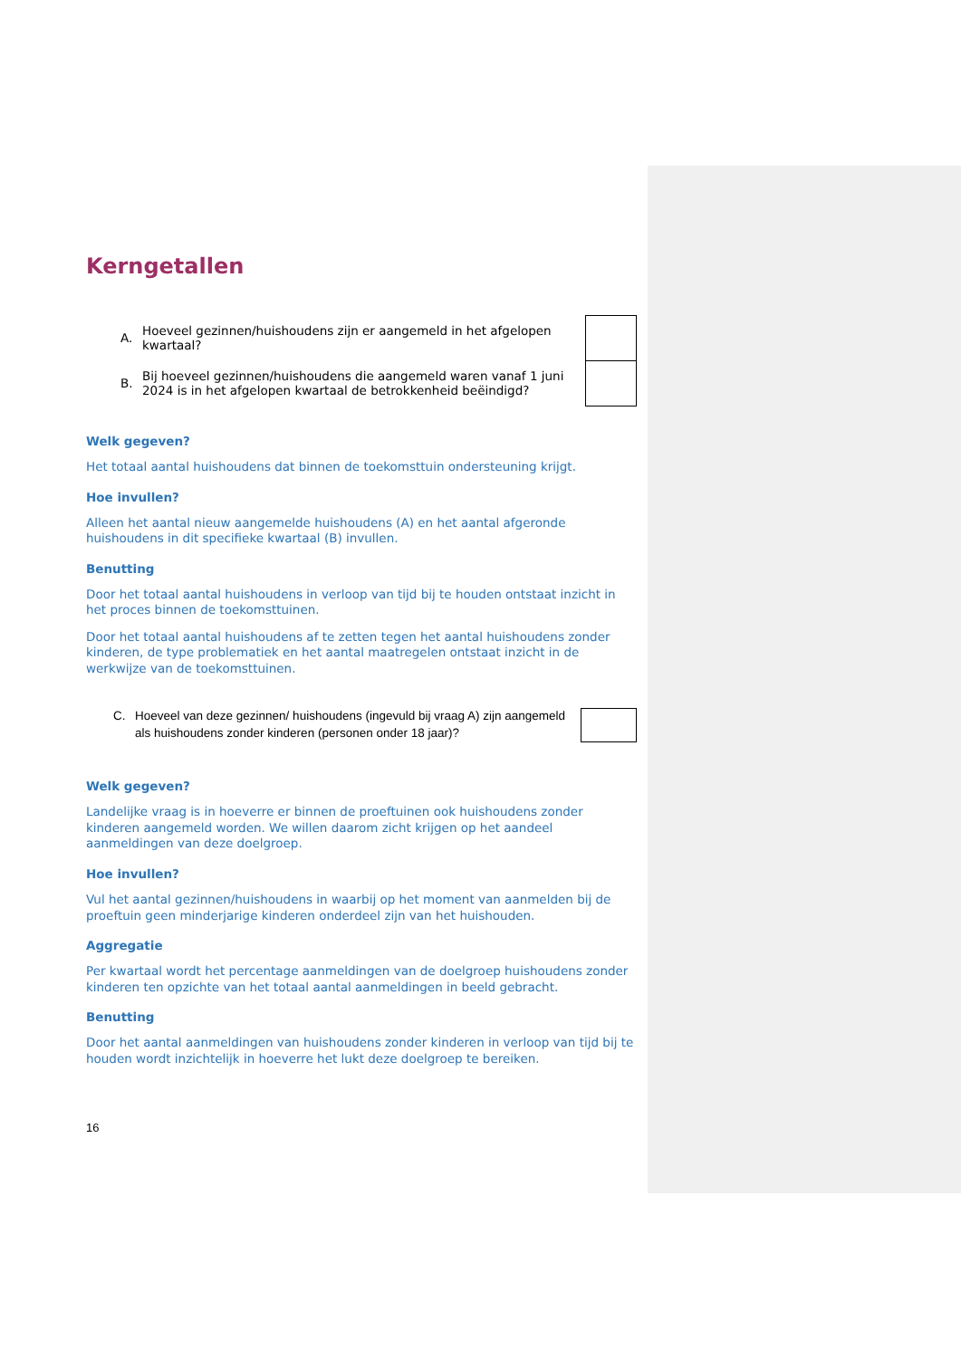Kerngetallen
A. Hoeveel gezinnen/huishoudens zijn er aangemeld in het afgelopen kwartaal?
B. Bij hoeveel gezinnen/huishoudens die aangemeld waren vanaf 1 juni 2024 is in het afgelopen kwartaal de betrokkenheid beëindigd?
Welk gegeven?
Het totaal aantal huishoudens dat binnen de toekomsttuin ondersteuning krijgt.
Hoe invullen?
Alleen het aantal nieuw aangemelde huishoudens (A) en het aantal afgeronde huishoudens in dit specifieke kwartaal (B) invullen.
Benutting
Door het totaal aantal huishoudens in verloop van tijd bij te houden ontstaat inzicht in het proces binnen de toekomsttuinen.
Door het totaal aantal huishoudens af te zetten tegen het aantal huishoudens zonder kinderen, de type problematiek en het aantal maatregelen ontstaat inzicht in de werkwijze van de toekomsttuinen.
C. Hoeveel van deze gezinnen/ huishoudens (ingevuld bij vraag A) zijn aangemeld als huishoudens zonder kinderen (personen onder 18 jaar)?
Welk gegeven?
Landelijke vraag is in hoeverre er binnen de proeftuinen ook huishoudens zonder kinderen aangemeld worden. We willen daarom zicht krijgen op het aandeel aanmeldingen van deze doelgroep.
Hoe invullen?
Vul het aantal gezinnen/huishoudens in waarbij op het moment van aanmelden bij de proeftuin geen minderjarige kinderen onderdeel zijn van het huishouden.
Aggregatie
Per kwartaal wordt het percentage aanmeldingen van de doelgroep huishoudens zonder kinderen ten opzichte van het totaal aantal aanmeldingen in beeld gebracht.
Benutting
Door het aantal aanmeldingen van huishoudens zonder kinderen in verloop van tijd bij te houden wordt inzichtelijk in hoeverre het lukt deze doelgroep te bereiken.
16